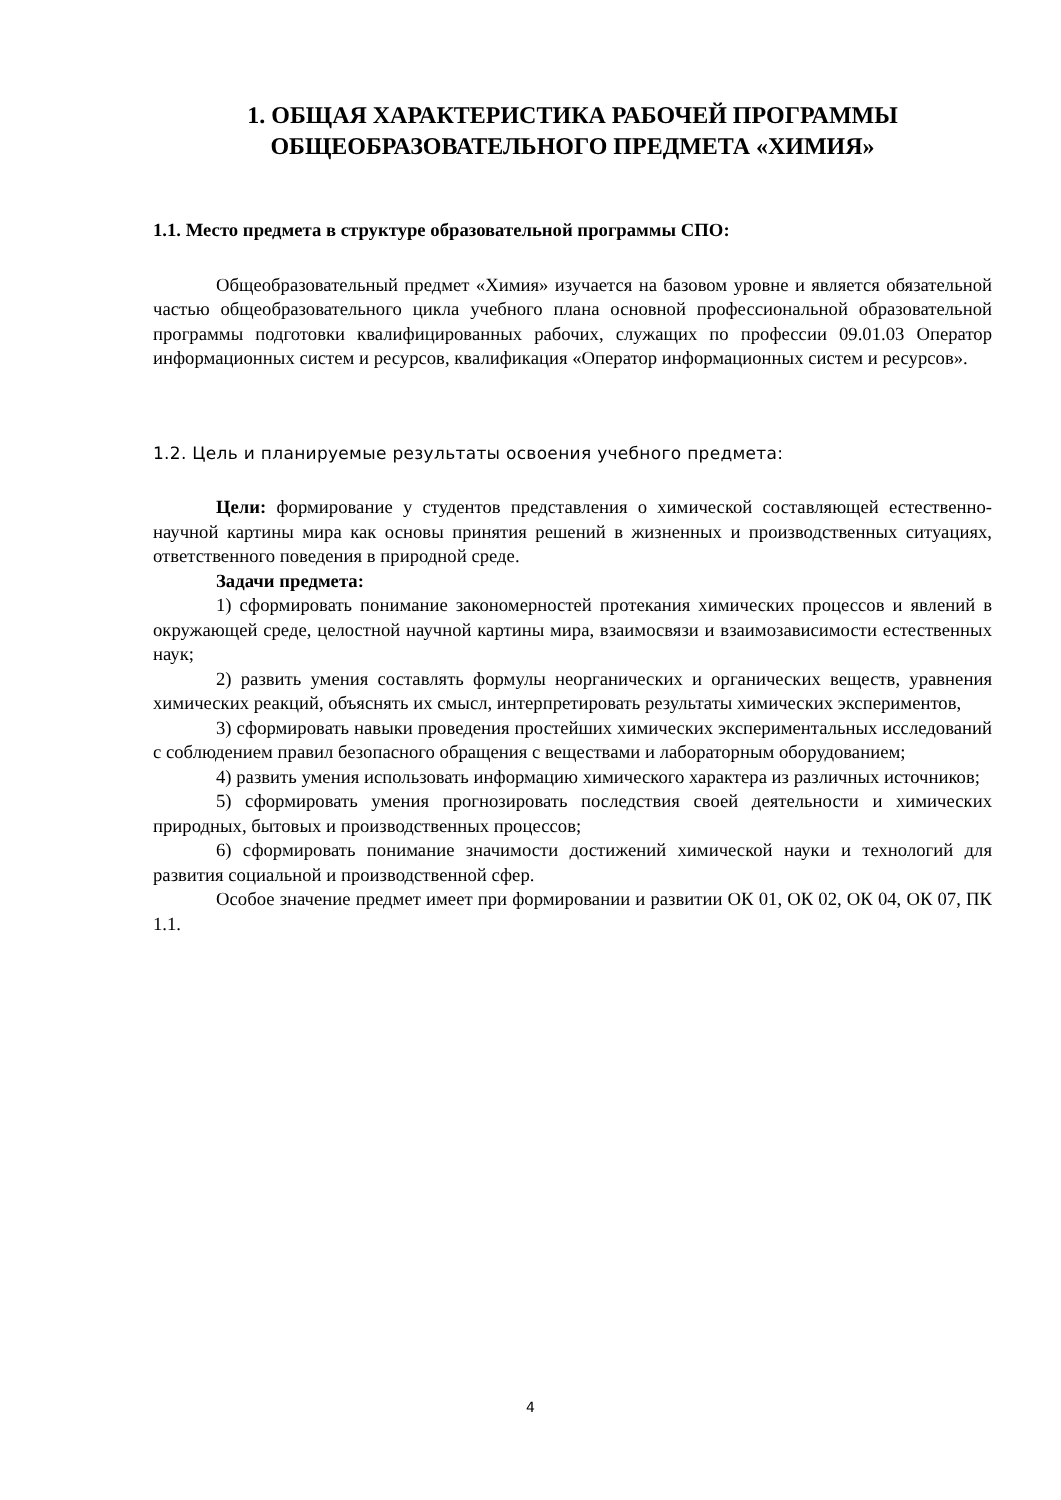1. ОБЩАЯ ХАРАКТЕРИСТИКА РАБОЧЕЙ ПРОГРАММЫ
ОБЩЕОБРАЗОВАТЕЛЬНОГО ПРЕДМЕТА «ХИМИЯ»
1.1. Место предмета в структуре образовательной программы СПО:
Общеобразовательный предмет «Химия» изучается на базовом уровне и является обязательной частью общеобразовательного цикла учебного плана основной профессиональной образовательной программы подготовки квалифицированных рабочих, служащих по профессии 09.01.03 Оператор информационных систем и ресурсов, квалификация «Оператор информационных систем и ресурсов».
1.2. Цель и планируемые результаты освоения учебного предмета:
Цели: формирование у студентов представления о химической составляющей естественно-научной картины мира как основы принятия решений в жизненных и производственных ситуациях, ответственного поведения в природной среде.
Задачи предмета:
1) сформировать понимание закономерностей протекания химических процессов и явлений в окружающей среде, целостной научной картины мира, взаимосвязи и взаимозависимости естественных наук;
2) развить умения составлять формулы неорганических и органических веществ, уравнения химических реакций, объяснять их смысл, интерпретировать результаты химических экспериментов,
3) сформировать навыки проведения простейших химических экспериментальных исследований с соблюдением правил безопасного обращения с веществами и лабораторным оборудованием;
4) развить умения использовать информацию химического характера из различных источников;
5) сформировать умения прогнозировать последствия своей деятельности и химических природных, бытовых и производственных процессов;
6) сформировать понимание значимости достижений химической науки и технологий для развития социальной и производственной сфер.
Особое значение предмет имеет при формировании и развитии ОК 01, ОК 02, ОК 04, ОК 07, ПК 1.1.
4